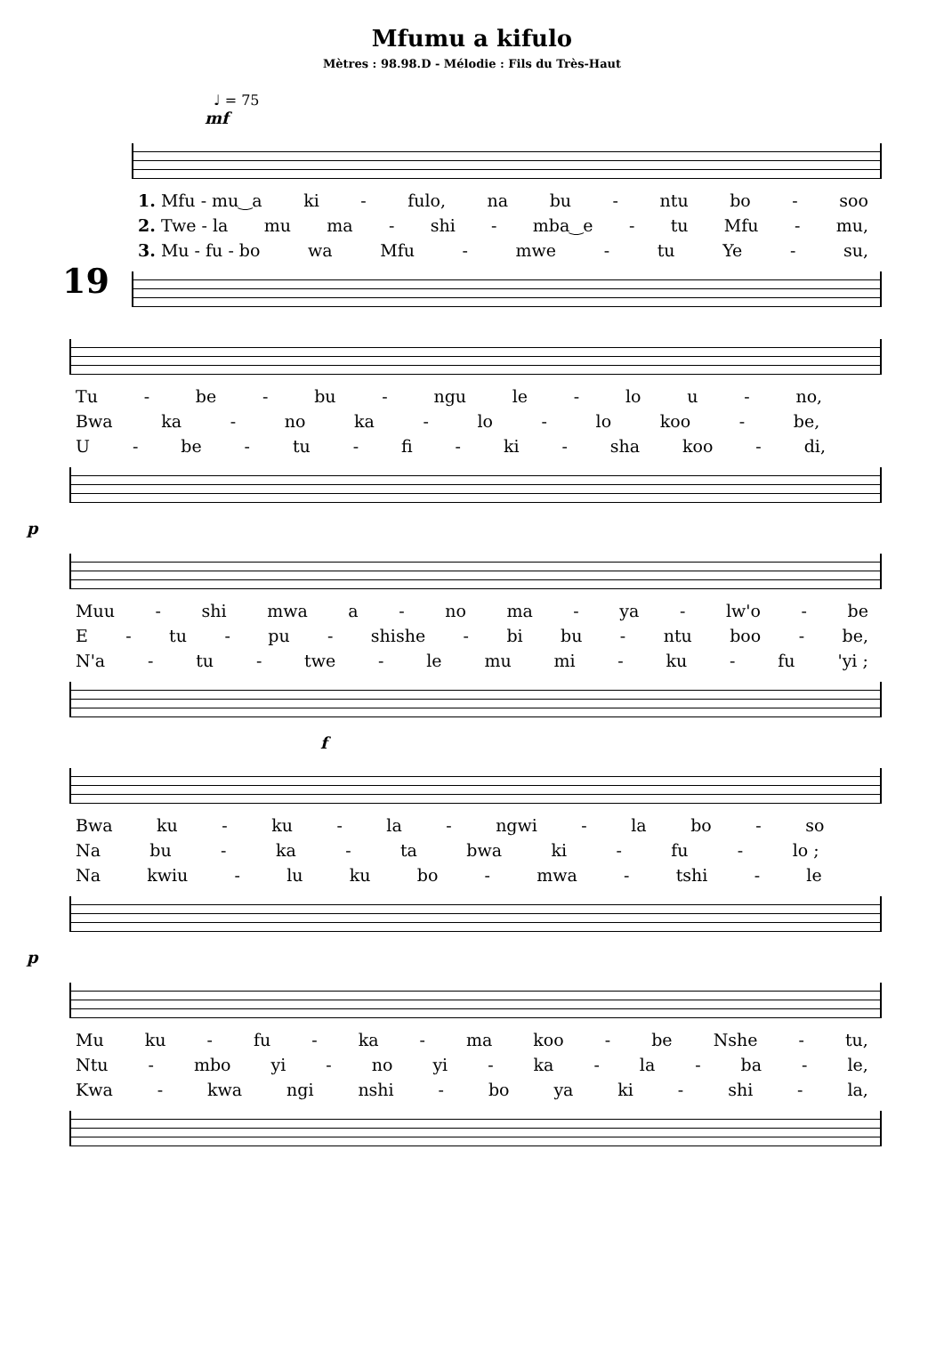Mfumu a kifulo
Mètres : 98.98.D - Mélodie : Fils du Très-Haut
♩ = 75
mf
19
1. Mfu - mu‿a ki - fulo, na bu - ntu bo - soo
2. Twe - la mu ma - shi - mba‿e - tu Mfu - mu,
3. Mu - fu - bo wa Mfu - mwe - tu Ye - su,
Tu - be - bu - ngu le - lo u - no,
Bwa ka - no ka - lo - lo koo - be,
U - be - tu - fi - ki - sha koo - di,
p
Muu - shi mwa a - no ma - ya - lw'o - be
E - tu - pu - shishe - bi bu - ntu boo - be,
N'a - tu - twe - le mu mi - ku - fu 'yi ;
f
Bwa ku - ku - la - ngwi - la bo - so
Na bu - ka - ta bwa ki - fu - lo ;
Na kwiu - lu ku bo - mwa - tshi - le
p
Mu ku - fu - ka - ma koo - be Nshe - tu,
Ntu - mbo yi - no yi - ka - la - ba - le,
Kwa - kwa ngi nshi - bo ya ki - shi - la,